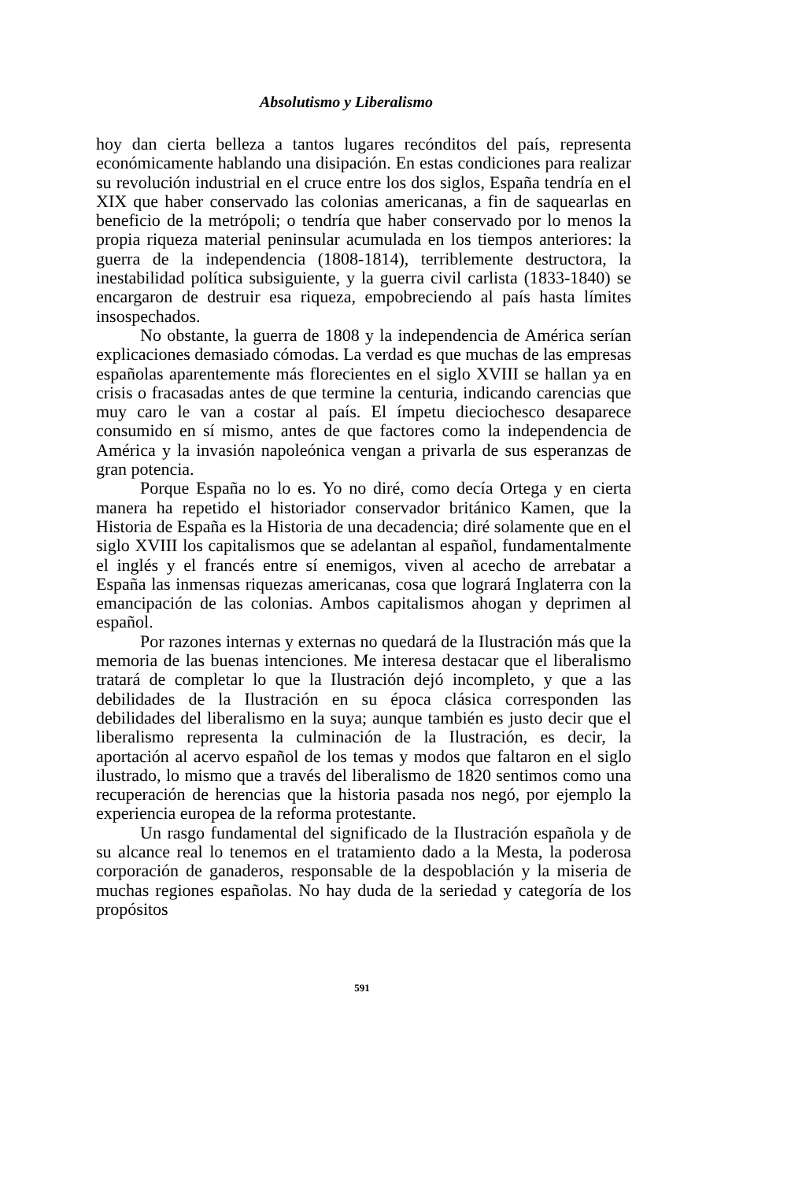Absolutismo y Liberalismo
hoy dan cierta belleza a tantos lugares recónditos del país, representa económicamente hablando una disipación. En estas condiciones para realizar su revolución industrial en el cruce entre los dos siglos, España tendría en el XIX que haber conservado las colonias americanas, a fin de saquearlas en beneficio de la metrópoli; o tendría que haber conservado por lo menos la propia riqueza material peninsular acumulada en los tiempos anteriores: la guerra de la independencia (1808-1814), terriblemente destructora, la inestabilidad política subsiguiente, y la guerra civil carlista (1833-1840) se encargaron de destruir esa riqueza, empobreciendo al país hasta límites insospechados.
No obstante, la guerra de 1808 y la independencia de América serían explicaciones demasiado cómodas. La verdad es que muchas de las empresas españolas aparentemente más florecientes en el siglo XVIII se hallan ya en crisis o fracasadas antes de que termine la centuria, indicando carencias que muy caro le van a costar al país. El ímpetu dieciochesco desaparece consumido en sí mismo, antes de que factores como la independencia de América y la invasión napoleónica vengan a privarla de sus esperanzas de gran potencia.
Porque España no lo es. Yo no diré, como decía Ortega y en cierta manera ha repetido el historiador conservador británico Kamen, que la Historia de España es la Historia de una decadencia; diré solamente que en el siglo XVIII los capitalismos que se adelantan al español, fundamentalmente el inglés y el francés entre sí enemigos, viven al acecho de arrebatar a España las inmensas riquezas americanas, cosa que logrará Inglaterra con la emancipación de las colonias. Ambos capitalismos ahogan y deprimen al español.
Por razones internas y externas no quedará de la Ilustración más que la memoria de las buenas intenciones. Me interesa destacar que el liberalismo tratará de completar lo que la Ilustración dejó incompleto, y que a las debilidades de la Ilustración en su época clásica corresponden las debilidades del liberalismo en la suya; aunque también es justo decir que el liberalismo representa la culminación de la Ilustración, es decir, la aportación al acervo español de los temas y modos que faltaron en el siglo ilustrado, lo mismo que a través del liberalismo de 1820 sentimos como una recuperación de herencias que la historia pasada nos negó, por ejemplo la experiencia europea de la reforma protestante.
Un rasgo fundamental del significado de la Ilustración española y de su alcance real lo tenemos en el tratamiento dado a la Mesta, la poderosa corporación de ganaderos, responsable de la despoblación y la miseria de muchas regiones españolas. No hay duda de la seriedad y categoría de los propósitos
591